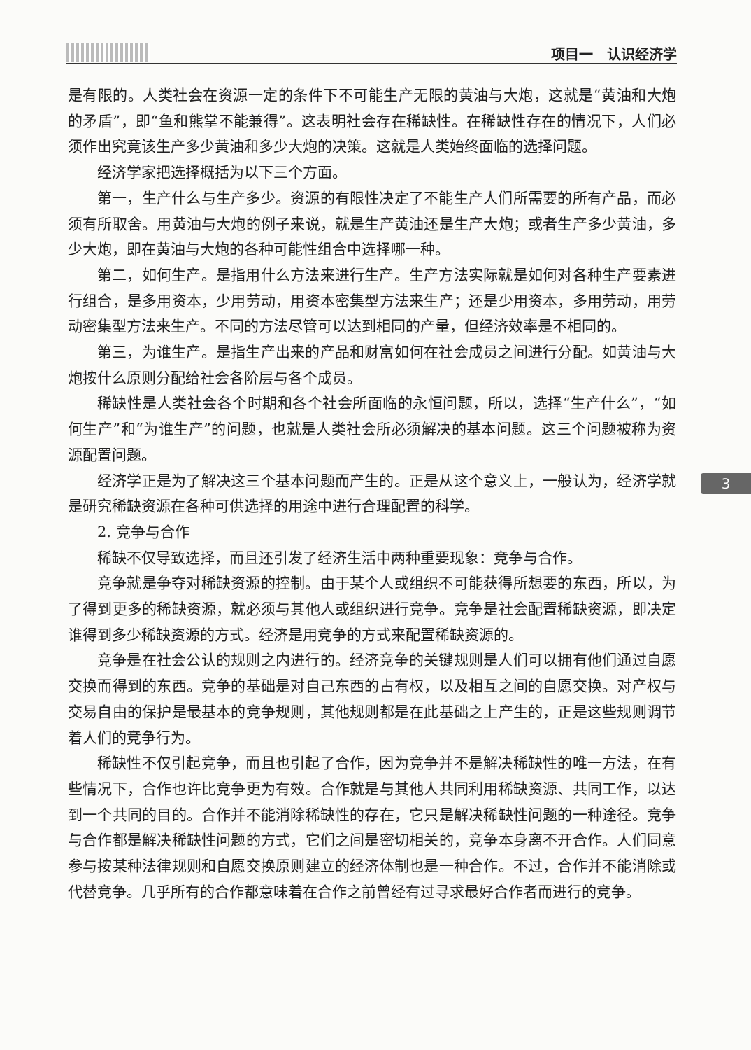项目一　认识经济学
是有限的。人类社会在资源一定的条件下不可能生产无限的黄油与大炮，这就是“黄油和大炮的矛盾”，即“鱼和熊掌不能兼得”。这表明社会存在稀缺性。在稀缺性存在的情况下，人们必须作出究竟该生产多少黄油和多少大炮的决策。这就是人类始终面临的选择问题。
经济学家把选择概括为以下三个方面。
第一，生产什么与生产多少。资源的有限性决定了不能生产人们所需要的所有产品，而必须有所取舍。用黄油与大炮的例子来说，就是生产黄油还是生产大炮；或者生产多少黄油，多少大炮，即在黄油与大炮的各种可能性组合中选择哪一种。
第二，如何生产。是指用什么方法来进行生产。生产方法实际就是如何对各种生产要素进行组合，是多用资本，少用劳动，用资本密集型方法来生产；还是少用资本，多用劳动，用劳动密集型方法来生产。不同的方法尽管可以达到相同的产量，但经济效率是不相同的。
第三，为谁生产。是指生产出来的产品和财富如何在社会成员之间进行分配。如黄油与大炮按什么原则分配给社会各阶层与各个成员。
稀缺性是人类社会各个时期和各个社会所面临的永恒问题，所以，选择“生产什么”，“如何生产”和“为谁生产”的问题，也就是人类社会所必须解决的基本问题。这三个问题被称为资源配置问题。
经济学正是为了解决这三个基本问题而产生的。正是从这个意义上，一般认为，经济学就是研究稀缺资源在各种可供选择的用途中进行合理配置的科学。
2. 竞争与合作
稀缺不仅导致选择，而且还引发了经济生活中两种重要现象：竞争与合作。
竞争就是争夺对稀缺资源的控制。由于某个人或组织不可能获得所想要的东西，所以，为了得到更多的稀缺资源，就必须与其他人或组织进行竞争。竞争是社会配置稀缺资源，即决定谁得到多少稀缺资源的方式。经济是用竞争的方式来配置稀缺资源的。
竞争是在社会公认的规则之内进行的。经济竞争的关键规则是人们可以拥有他们通过自愿交换而得到的东西。竞争的基础是对自己东西的占有权，以及相互之间的自愿交换。对产权与交易自由的保护是最基本的竞争规则，其他规则都是在此基础之上产生的，正是这些规则调节着人们的竞争行为。
稀缺性不仅引起竞争，而且也引起了合作，因为竞争并不是解决稀缺性的唯一方法，在有些情况下，合作也许比竞争更为有效。合作就是与其他人共同利用稀缺资源、共同工作，以达到一个共同的目的。合作并不能消除稀缺性的存在，它只是解决稀缺性问题的一种途径。竞争与合作都是解决稀缺性问题的方式，它们之间是密切相关的，竞争本身离不开合作。人们同意参与按某种法律规则和自愿交换原则建立的经济体制也是一种合作。不过，合作并不能消除或代替竞争。几乎所有的合作都意味着在合作之前曾经有过寻求最好合作者而进行的竞争。
3